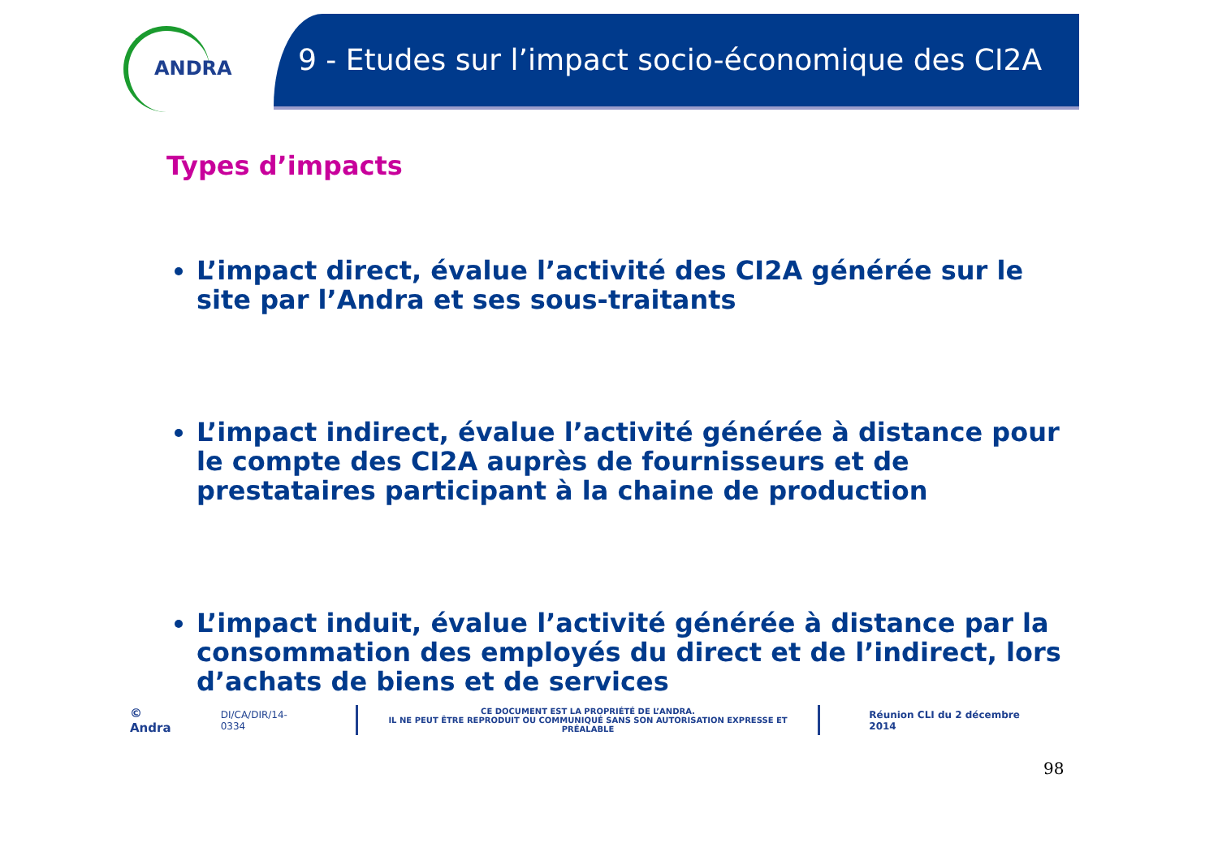ANDRA
9 - Etudes sur l’impact socio-économique des CI2A
Types d’impacts
L’impact direct, évalue l’activité des CI2A générée sur le site par l’Andra et ses sous-traitants
L’impact indirect, évalue l’activité générée à distance pour le compte des CI2A auprès de fournisseurs et de prestataires participant à la chaine de production
L’impact induit, évalue l’activité générée à distance par la consommation des employés du direct et de l’indirect, lors d’achats de biens et de services
© Andra DI/CA/DIR/14-0334
CE DOCUMENT EST LA PROPRIÉTÉ DE L’ANDRA.
IL NE PEUT ÊTRE REPRODUIT OU COMMUNIQUÉ SANS SON AUTORISATION EXPRESSE ET PRÉALABLE
Réunion CLI du 2 décembre 2014
98